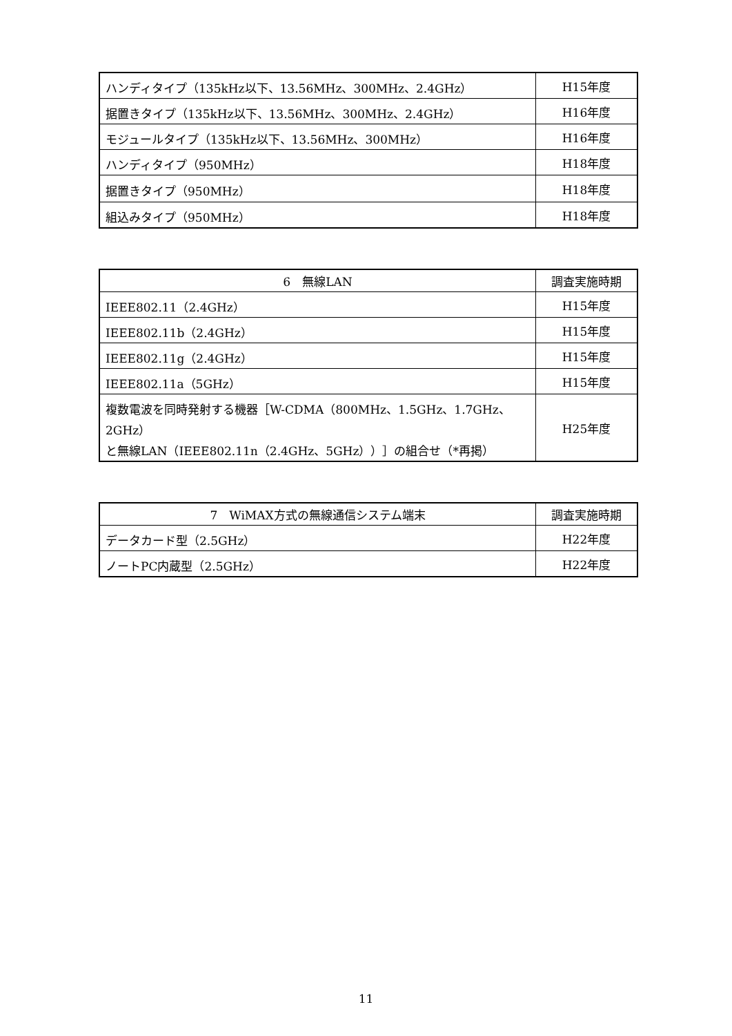| ハンディタイプ（135kHz以下、13.56MHz、300MHz、2.4GHz） | H15年度 |
| 据置きタイプ（135kHz以下、13.56MHz、300MHz、2.4GHz） | H16年度 |
| モジュールタイプ（135kHz以下、13.56MHz、300MHz） | H16年度 |
| ハンディタイプ（950MHz） | H18年度 |
| 据置きタイプ（950MHz） | H18年度 |
| 組込みタイプ（950MHz） | H18年度 |
| 6 無線LAN | 調査実施時期 |
| --- | --- |
| IEEE802.11（2.4GHz） | H15年度 |
| IEEE802.11b（2.4GHz） | H15年度 |
| IEEE802.11g（2.4GHz） | H15年度 |
| IEEE802.11a（5GHz） | H15年度 |
| 複数電波を同時発射する機器［W-CDMA（800MHz、1.5GHz、1.7GHz、2GHz） と無線LAN（IEEE802.11n（2.4GHz、5GHz））］の組合せ（*再掲） | H25年度 |
| 7 WiMAX方式の無線通信システム端末 | 調査実施時期 |
| --- | --- |
| データカード型（2.5GHz） | H22年度 |
| ノートPC内蔵型（2.5GHz） | H22年度 |
11